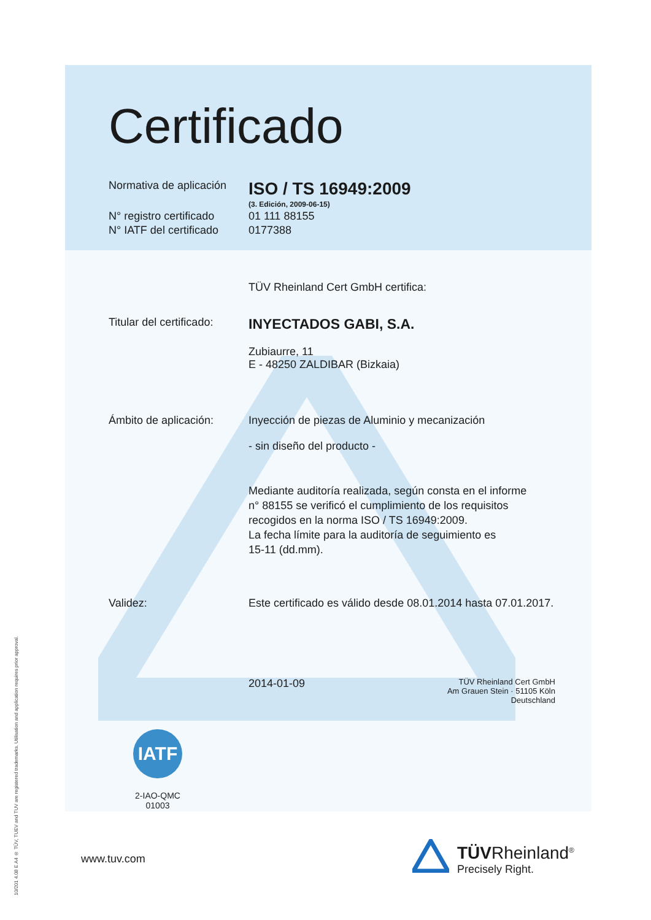10/201 4.08 E A4 ® TÜV, TUEV and TUV are registered trademarks. Utilisation and application requires prior approval.
Certificado
Normativa de aplicación
ISO / TS 16949:2009
(3. Edición, 2009-06-15)
N° registro certificado
01 111 88155
N° IATF del certificado
0177388
TÜV Rheinland Cert GmbH certifica:
Titular del certificado:
INYECTADOS GABI, S.A.
Zubiaurre, 11
E - 48250 ZALDIBAR (Bizkaia)
Ámbito de aplicación: Inyección de piezas de Aluminio y mecanización
- sin diseño del producto -
Mediante auditoría realizada, según consta en el informe
n° 88155 se verificó el cumplimiento de los requisitos
recogidos en la norma ISO / TS 16949:2009.
La fecha límite para la auditoría de seguimiento es
15-11 (dd.mm).
Validez: Este certificado es válido desde 08.01.2014 hasta 07.01.2017.
2014-01-09
TÜV Rheinland Cert GmbH
Am Grauen Stein · 51105 Köln
Deutschland
IATF
2-IAO-QMC 01003
www.tuv.com
TÜVRheinland<sup>®</sup>
Precisely Right.